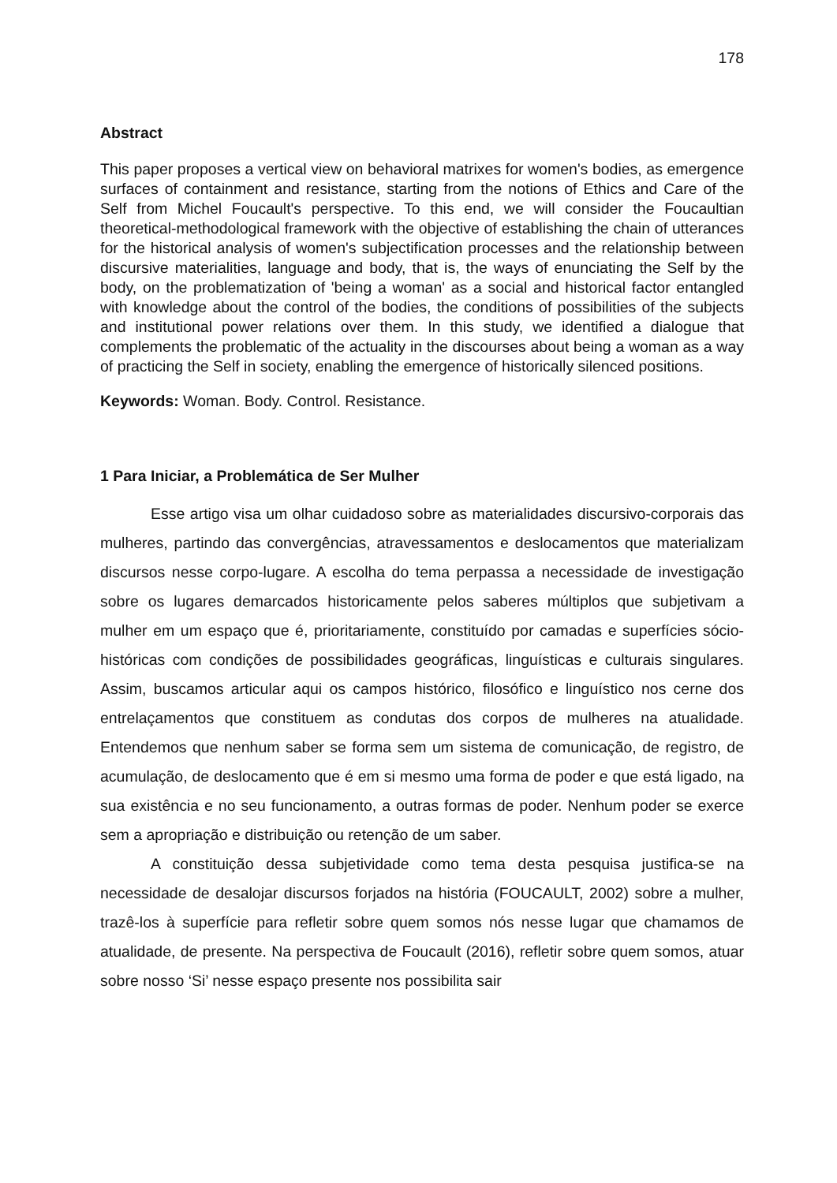178
Abstract
This paper proposes a vertical view on behavioral matrixes for women's bodies, as emergence surfaces of containment and resistance, starting from the notions of Ethics and Care of the Self from Michel Foucault's perspective. To this end, we will consider the Foucaultian theoretical-methodological framework with the objective of establishing the chain of utterances for the historical analysis of women's subjectification processes and the relationship between discursive materialities, language and body, that is, the ways of enunciating the Self by the body, on the problematization of 'being a woman' as a social and historical factor entangled with knowledge about the control of the bodies, the conditions of possibilities of the subjects and institutional power relations over them. In this study, we identified a dialogue that complements the problematic of the actuality in the discourses about being a woman as a way of practicing the Self in society, enabling the emergence of historically silenced positions.
Keywords: Woman. Body. Control. Resistance.
1 Para Iniciar, a Problemática de Ser Mulher
Esse artigo visa um olhar cuidadoso sobre as materialidades discursivo-corporais das mulheres, partindo das convergências, atravessamentos e deslocamentos que materializam discursos nesse corpo-lugare. A escolha do tema perpassa a necessidade de investigação sobre os lugares demarcados historicamente pelos saberes múltiplos que subjetivam a mulher em um espaço que é, prioritariamente, constituído por camadas e superfícies sócio-históricas com condições de possibilidades geográficas, linguísticas e culturais singulares. Assim, buscamos articular aqui os campos histórico, filosófico e linguístico nos cerne dos entrelaçamentos que constituem as condutas dos corpos de mulheres na atualidade. Entendemos que nenhum saber se forma sem um sistema de comunicação, de registro, de acumulação, de deslocamento que é em si mesmo uma forma de poder e que está ligado, na sua existência e no seu funcionamento, a outras formas de poder. Nenhum poder se exerce sem a apropriação e distribuição ou retenção de um saber.
A constituição dessa subjetividade como tema desta pesquisa justifica-se na necessidade de desalojar discursos forjados na história (FOUCAULT, 2002) sobre a mulher, trazê-los à superfície para refletir sobre quem somos nós nesse lugar que chamamos de atualidade, de presente. Na perspectiva de Foucault (2016), refletir sobre quem somos, atuar sobre nosso ‘Si’ nesse espaço presente nos possibilita sair